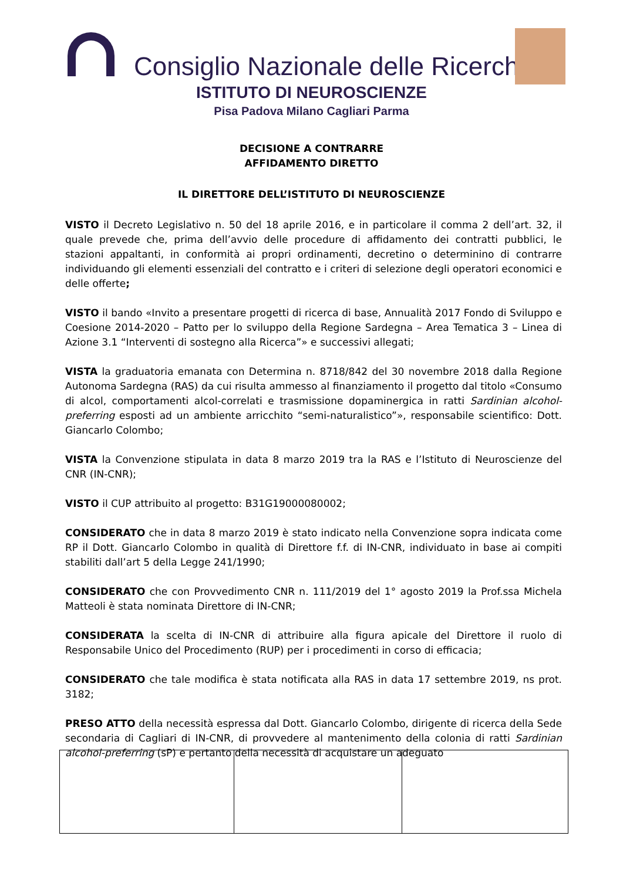Consiglio Nazionale delle Ricerche
ISTITUTO DI NEUROSCIENZE
Pisa Padova Milano Cagliari Parma
DECISIONE A CONTRARRE
AFFIDAMENTO DIRETTO
IL DIRETTORE DELL’ISTITUTO DI NEUROSCIENZE
VISTO il Decreto Legislativo n. 50 del 18 aprile 2016, e in particolare il comma 2 dell’art. 32, il quale prevede che, prima dell’avvio delle procedure di affidamento dei contratti pubblici, le stazioni appaltanti, in conformità ai propri ordinamenti, decretino o determinino di contrarre individuando gli elementi essenziali del contratto e i criteri di selezione degli operatori economici e delle offerte;
VISTO il bando «Invito a presentare progetti di ricerca di base, Annualità 2017 Fondo di Sviluppo e Coesione 2014-2020 – Patto per lo sviluppo della Regione Sardegna – Area Tematica 3 – Linea di Azione 3.1 “Interventi di sostegno alla Ricerca”» e successivi allegati;
VISTA la graduatoria emanata con Determina n. 8718/842 del 30 novembre 2018 dalla Regione Autonoma Sardegna (RAS) da cui risulta ammesso al finanziamento il progetto dal titolo «Consumo di alcol, comportamenti alcol-correlati e trasmissione dopaminergica in ratti Sardinian alcohol-preferring esposti ad un ambiente arricchito “semi-naturalistico”», responsabile scientifico: Dott. Giancarlo Colombo;
VISTA la Convenzione stipulata in data 8 marzo 2019 tra la RAS e l’Istituto di Neuroscienze del CNR (IN-CNR);
VISTO il CUP attribuito al progetto: B31G19000080002;
CONSIDERATO che in data 8 marzo 2019 è stato indicato nella Convenzione sopra indicata come RP il Dott. Giancarlo Colombo in qualità di Direttore f.f. di IN-CNR, individuato in base ai compiti stabiliti dall’art 5 della Legge 241/1990;
CONSIDERATO che con Provvedimento CNR n. 111/2019 del 1° agosto 2019 la Prof.ssa Michela Matteoli è stata nominata Direttore di IN-CNR;
CONSIDERATA la scelta di IN-CNR di attribuire alla figura apicale del Direttore il ruolo di Responsabile Unico del Procedimento (RUP) per i procedimenti in corso di efficacia;
CONSIDERATO che tale modifica è stata notificata alla RAS in data 17 settembre 2019, ns prot. 3182;
PRESO ATTO della necessità espressa dal Dott. Giancarlo Colombo, dirigente di ricerca della Sede secondaria di Cagliari di IN-CNR, di provvedere al mantenimento della colonia di ratti Sardinian alcohol-preferring (sP) e pertanto della necessità di acquistare un adeguato